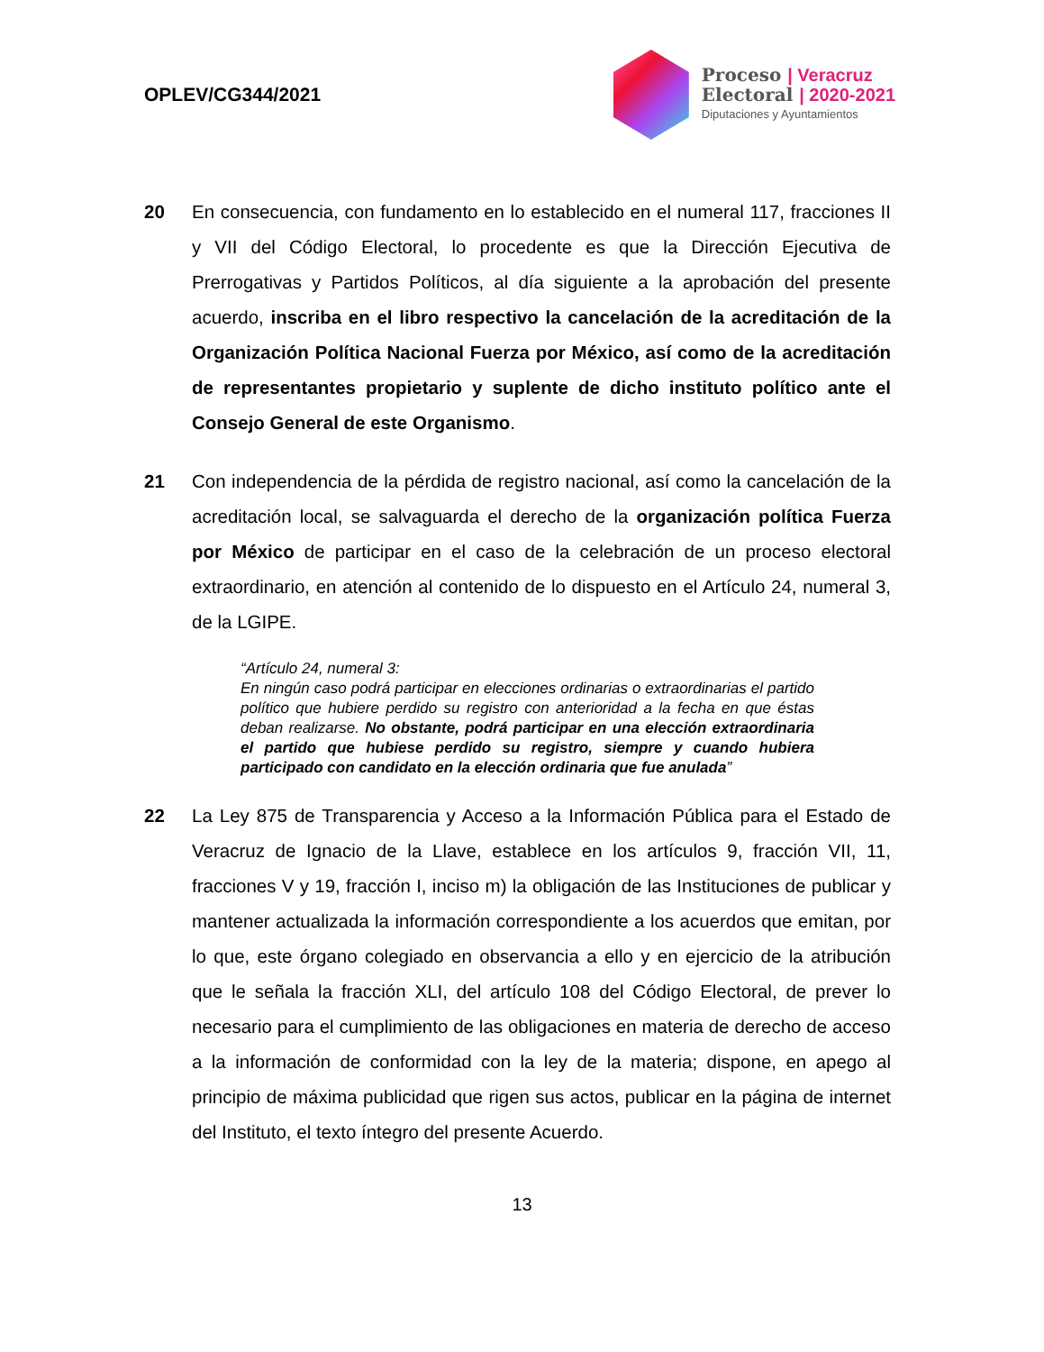OPLEV/CG344/2021
Proceso | Veracruz
Electoral | 2020-2021
Diputaciones y Ayuntamientos
20 En consecuencia, con fundamento en lo establecido en el numeral 117, fracciones II y VII del Código Electoral, lo procedente es que la Dirección Ejecutiva de Prerrogativas y Partidos Políticos, al día siguiente a la aprobación del presente acuerdo, inscriba en el libro respectivo la cancelación de la acreditación de la Organización Política Nacional Fuerza por México, así como de la acreditación de representantes propietario y suplente de dicho instituto político ante el Consejo General de este Organismo.
21 Con independencia de la pérdida de registro nacional, así como la cancelación de la acreditación local, se salvaguarda el derecho de la organización política Fuerza por México de participar en el caso de la celebración de un proceso electoral extraordinario, en atención al contenido de lo dispuesto en el Artículo 24, numeral 3, de la LGIPE.
“Artículo 24, numeral 3:
En ningún caso podrá participar en elecciones ordinarias o extraordinarias el partido político que hubiere perdido su registro con anterioridad a la fecha en que éstas deban realizarse. No obstante, podrá participar en una elección extraordinaria el partido que hubiese perdido su registro, siempre y cuando hubiera participado con candidato en la elección ordinaria que fue anulada”
22 La Ley 875 de Transparencia y Acceso a la Información Pública para el Estado de Veracruz de Ignacio de la Llave, establece en los artículos 9, fracción VII, 11, fracciones V y 19, fracción I, inciso m) la obligación de las Instituciones de publicar y mantener actualizada la información correspondiente a los acuerdos que emitan, por lo que, este órgano colegiado en observancia a ello y en ejercicio de la atribución que le señala la fracción XLI, del artículo 108 del Código Electoral, de prever lo necesario para el cumplimiento de las obligaciones en materia de derecho de acceso a la información de conformidad con la ley de la materia; dispone, en apego al principio de máxima publicidad que rigen sus actos, publicar en la página de internet del Instituto, el texto íntegro del presente Acuerdo.
13